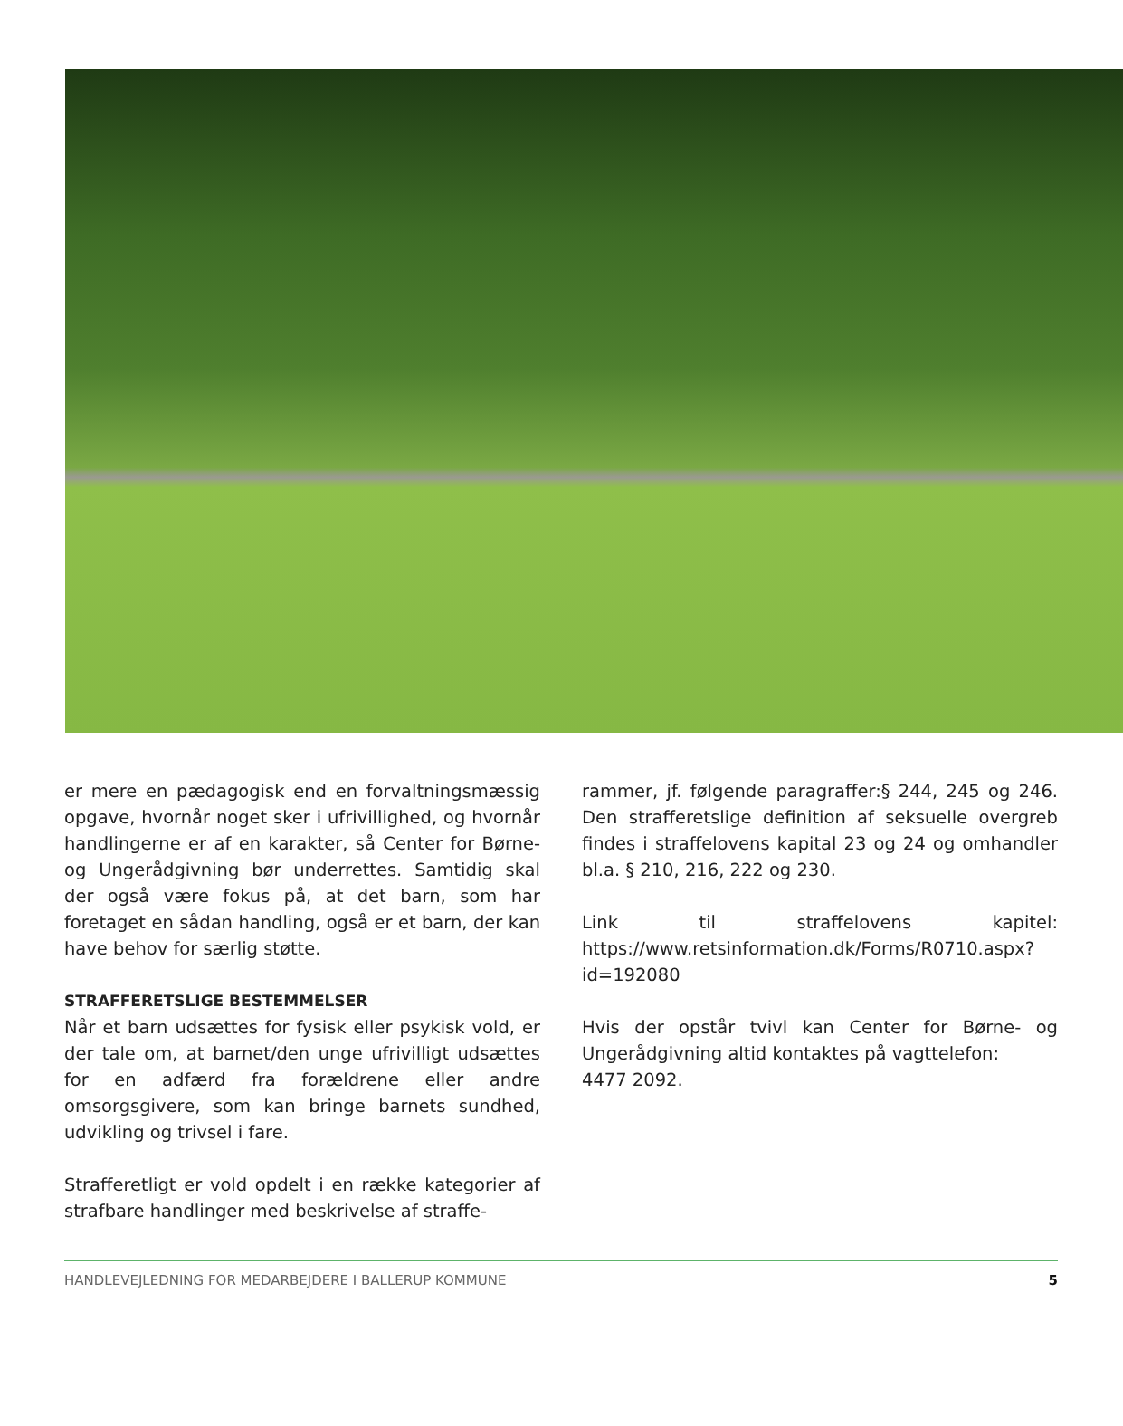er mere en pædagogisk end en forvaltningsmæssig opgave, hvornår noget sker i ufrivillighed, og hvornår handlingerne er af en karakter, så Center for Børne- og Ungerådgivning bør underrettes. Samtidig skal der også være fokus på, at det barn, som har foretaget en sådan handling, også er et barn, der kan have behov for særlig støtte.
STRAFFERETSLIGE BESTEMMELSER
Når et barn udsættes for fysisk eller psykisk vold, er der tale om, at barnet/den unge ufrivilligt udsættes for en adfærd fra forældrene eller andre omsorgsgivere, som kan bringe barnets sundhed, udvikling og trivsel i fare.
Strafferetligt er vold opdelt i en række kategorier af strafbare handlinger med beskrivelse af straffe-
rammer, jf. følgende paragraffer:§ 244, 245 og 246. Den strafferetslige definition af seksuelle overgreb findes i straffelovens kapital 23 og 24 og omhandler bl.a. § 210, 216, 222 og 230.
Link til straffelovens kapitel: https://www.retsinformation.dk/Forms/R0710.aspx?id=192080
Hvis der opstår tvivl kan Center for Børne- og Ungerådgivning altid kontaktes på vagttelefon:
4477 2092.
HANDLEVEJLEDNING FOR MEDARBEJDERE I BALLERUP KOMMUNE 5